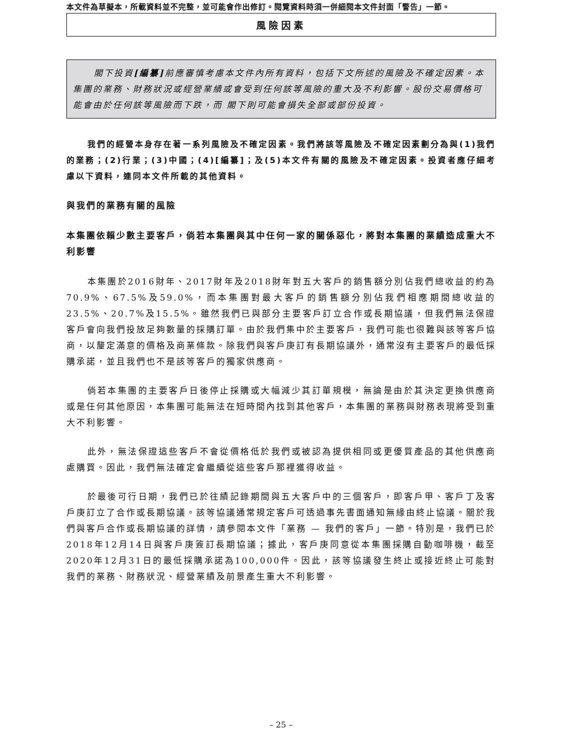本文件為草擬本，所載資料並不完整，並可能會作出修訂。閱覽資料時須一併細閱本文件封面「警告」一節。
風險因素
閣下投資[編纂] 前應審慎考慮本文件內所有資料，包括下文所述的風險及不確定因素。本集團的業務、財務狀況或經營業績或會受到任何該等風險的重大及不利影響。股份交易價格可能會由於任何該等風險而下跌，而 閣下則可能會損失全部或部份投資。
我們的經營本身存在著一系列風險及不確定因素。我們將該等風險及不確定因素劃分為與(1)我們的業務；(2)行業；(3)中國；(4)[編纂]；及(5)本文件有關的風險及不確定因素。投資者應仔細考慮以下資料，連同本文件所載的其他資料。
與我們的業務有關的風險
本集團依賴少數主要客戶，倘若本集團與其中任何一家的關係惡化，將對本集團的業績造成重大不利影響
本集團於2016財年、2017財年及2018財年對五大客戶的銷售額分別佔我們總收益的約為70.9%、67.5%及59.0%，而本集團對最大客戶的銷售額分別佔我們相應期間總收益的23.5%、20.7%及15.5%。雖然我們已與部分主要客戶訂立合作或長期協議，但我們無法保證客戶會向我們投放足夠數量的採購訂單。由於我們集中於主要客戶，我們可能也很難與該等客戶協商，以釐定滿意的價格及商業條款。除我們與客戶庚訂有長期協議外，通常沒有主要客戶的最低採購承諾，並且我們也不是該等客戶的獨家供應商。
倘若本集團的主要客戶日後停止採購或大幅減少其訂單規模，無論是由於其決定更換供應商或是任何其他原因，本集團可能無法在短時間內找到其他客戶，本集團的業務與財務表現將受到重大不利影響。
此外，無法保證這些客戶不會從價格低於我們或被認為提供相同或更優質產品的其他供應商處購買。因此，我們無法確定會繼續從這些客戶那裡獲得收益。
於最後可行日期，我們已於往績記錄期間與五大客戶中的三個客戶，即客戶甲、客戶丁及客戶庚訂立了合作或長期協議。該等協議通常規定客戶可透過事先書面通知無緣由終止協議。關於我們與客戶合作或長期協議的詳情，請參閱本文件「業務 — 我們的客戶」一節。特別是，我們已於2018年12月14日與客戶庚簽訂長期協議；據此，客戶庚同意從本集團採購自動咖啡機，截至2020年12月31日的最低採購承諾為100,000件。因此，該等協議發生終止或接近終止可能對我們的業務、財務狀況、經營業績及前景產生重大不利影響。
– 25 –